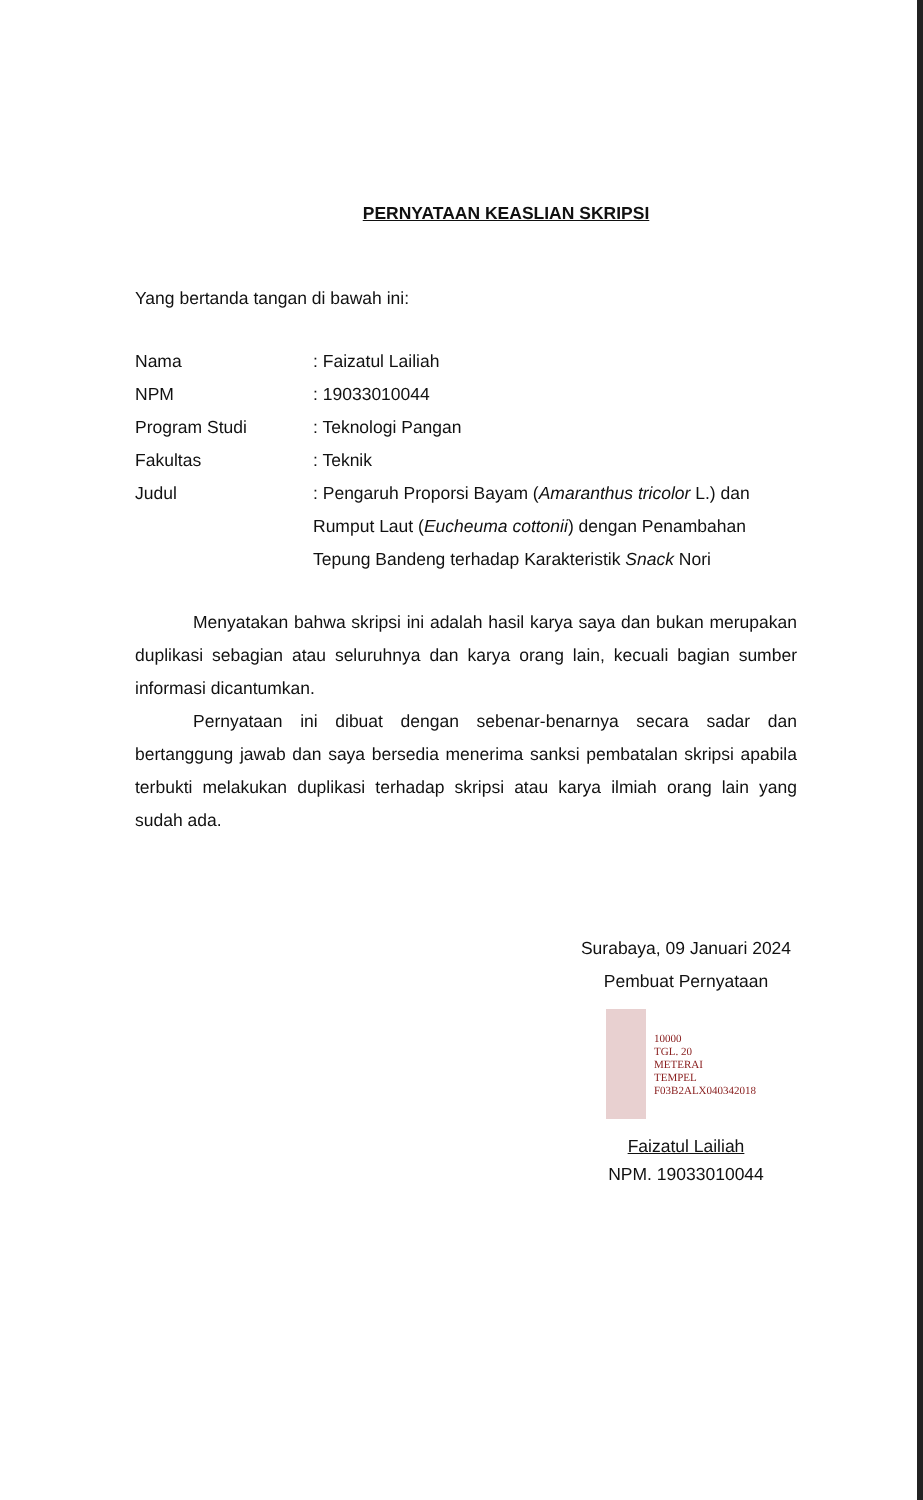PERNYATAAN KEASLIAN SKRIPSI
Yang bertanda tangan di bawah ini:
Nama : Faizatul Lailiah
NPM : 19033010044
Program Studi : Teknologi Pangan
Fakultas : Teknik
Judul : Pengaruh Proporsi Bayam (Amaranthus tricolor L.) dan Rumput Laut (Eucheuma cottonii) dengan Penambahan Tepung Bandeng terhadap Karakteristik Snack Nori
Menyatakan bahwa skripsi ini adalah hasil karya saya dan bukan merupakan duplikasi sebagian atau seluruhnya dan karya orang lain, kecuali bagian sumber informasi dicantumkan.
Pernyataan ini dibuat dengan sebenar-benarnya secara sadar dan bertanggung jawab dan saya bersedia menerima sanksi pembatalan skripsi apabila terbukti melakukan duplikasi terhadap skripsi atau karya ilmiah orang lain yang sudah ada.
Surabaya, 09 Januari 2024
Pembuat Pernyataan
10000
TGL. 20
METERAI
TEMPEL
F03B2ALX040342018
Faizatul Lailiah
NPM. 19033010044